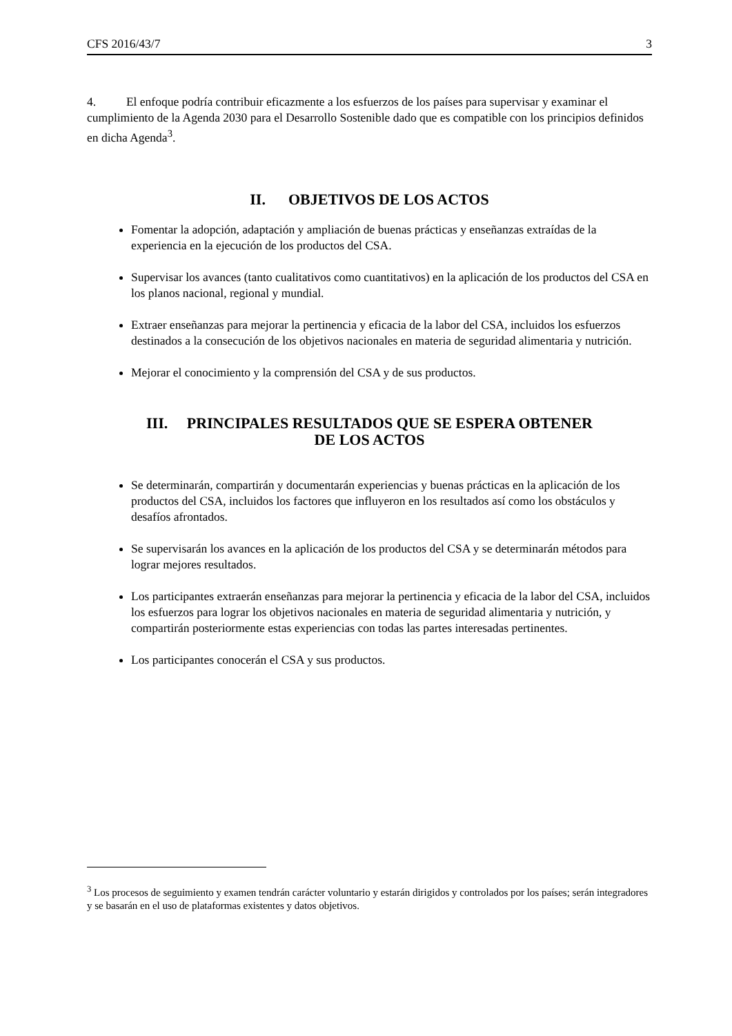CFS 2016/43/7 3
4. El enfoque podría contribuir eficazmente a los esfuerzos de los países para supervisar y examinar el cumplimiento de la Agenda 2030 para el Desarrollo Sostenible dado que es compatible con los principios definidos en dicha Agenda<sup>3</sup>.
II. OBJETIVOS DE LOS ACTOS
Fomentar la adopción, adaptación y ampliación de buenas prácticas y enseñanzas extraídas de la experiencia en la ejecución de los productos del CSA.
Supervisar los avances (tanto cualitativos como cuantitativos) en la aplicación de los productos del CSA en los planos nacional, regional y mundial.
Extraer enseñanzas para mejorar la pertinencia y eficacia de la labor del CSA, incluidos los esfuerzos destinados a la consecución de los objetivos nacionales en materia de seguridad alimentaria y nutrición.
Mejorar el conocimiento y la comprensión del CSA y de sus productos.
III. PRINCIPALES RESULTADOS QUE SE ESPERA OBTENER
DE LOS ACTOS
Se determinarán, compartirán y documentarán experiencias y buenas prácticas en la aplicación de los productos del CSA, incluidos los factores que influyeron en los resultados así como los obstáculos y desafíos afrontados.
Se supervisarán los avances en la aplicación de los productos del CSA y se determinarán métodos para lograr mejores resultados.
Los participantes extraerán enseñanzas para mejorar la pertinencia y eficacia de la labor del CSA, incluidos los esfuerzos para lograr los objetivos nacionales en materia de seguridad alimentaria y nutrición, y compartirán posteriormente estas experiencias con todas las partes interesadas pertinentes.
Los participantes conocerán el CSA y sus productos.
<sup>3</sup> Los procesos de seguimiento y examen tendrán carácter voluntario y estarán dirigidos y controlados por los países; serán integradores y se basarán en el uso de plataformas existentes y datos objetivos.